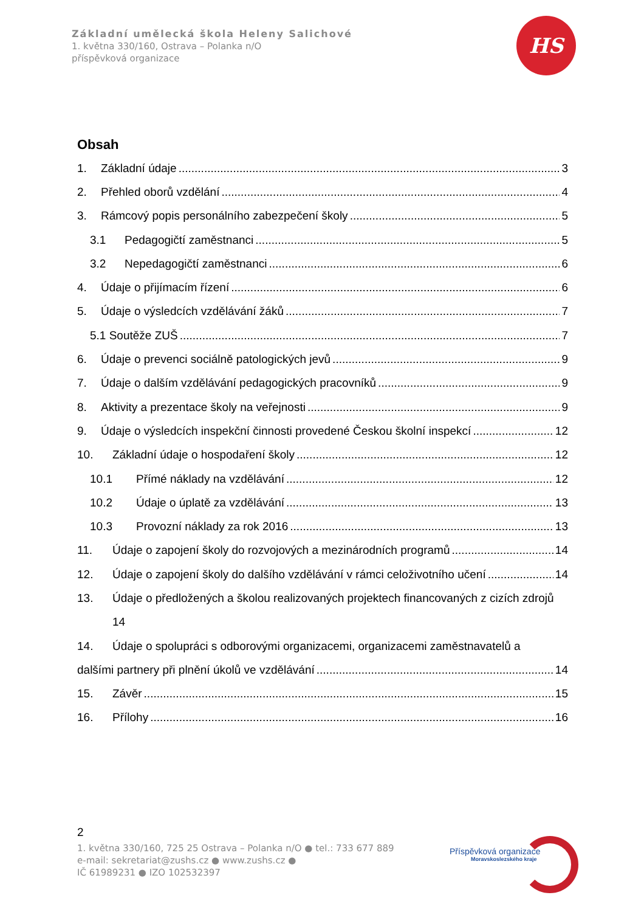Základní umělecká škola Heleny Salichové
1. května 330/160, Ostrava – Polanka n/O
příspěvková organizace
HS
Obsah
1. Základní údaje 3
2. Přehled oborů vzdělání 4
3. Rámcový popis personálního zabezpečení školy 5
3.1 Pedagogičtí zaměstnanci 5
3.2 Nepedagogičtí zaměstnanci 6
4. Údaje o přijímacím řízení 6
5. Údaje o výsledcích vzdělávání žáků 7
5.1 Soutěže ZUŠ 7
6. Údaje o prevenci sociálně patologických jevů 9
7. Údaje o dalším vzdělávání pedagogických pracovníků 9
8. Aktivity a prezentace školy na veřejnosti 9
9. Údaje o výsledcích inspekční činnosti provedené Českou školní inspekcí 12
10. Základní údaje o hospodaření školy 12
10.1 Přímé náklady na vzdělávání 12
10.2 Údaje o úplatě za vzdělávání 13
10.3 Provozní náklady za rok 2016 13
11. Údaje o zapojení školy do rozvojových a mezinárodních programů 14
12. Údaje o zapojení školy do dalšího vzdělávání v rámci celoživotního učení 14
13. Údaje o předložených a školou realizovaných projektech financovaných z cizích zdrojů
14
14. Údaje o spolupráci s odborovými organizacemi, organizacemi zaměstnavatelů a
dalšími partnery při plnění úkolů ve vzdělávání 14
15. Závěr 15
16. Přílohy 16
2
1. května 330/160, 725 25 Ostrava – Polanka n/O ● tel.: 733 677 889
e-mail: sekretariat@zushs.cz ● www.zushs.cz ●
IČ 61989231 ● IZO 102532397
Příspěvková organizace
Moravskoslezského kraje